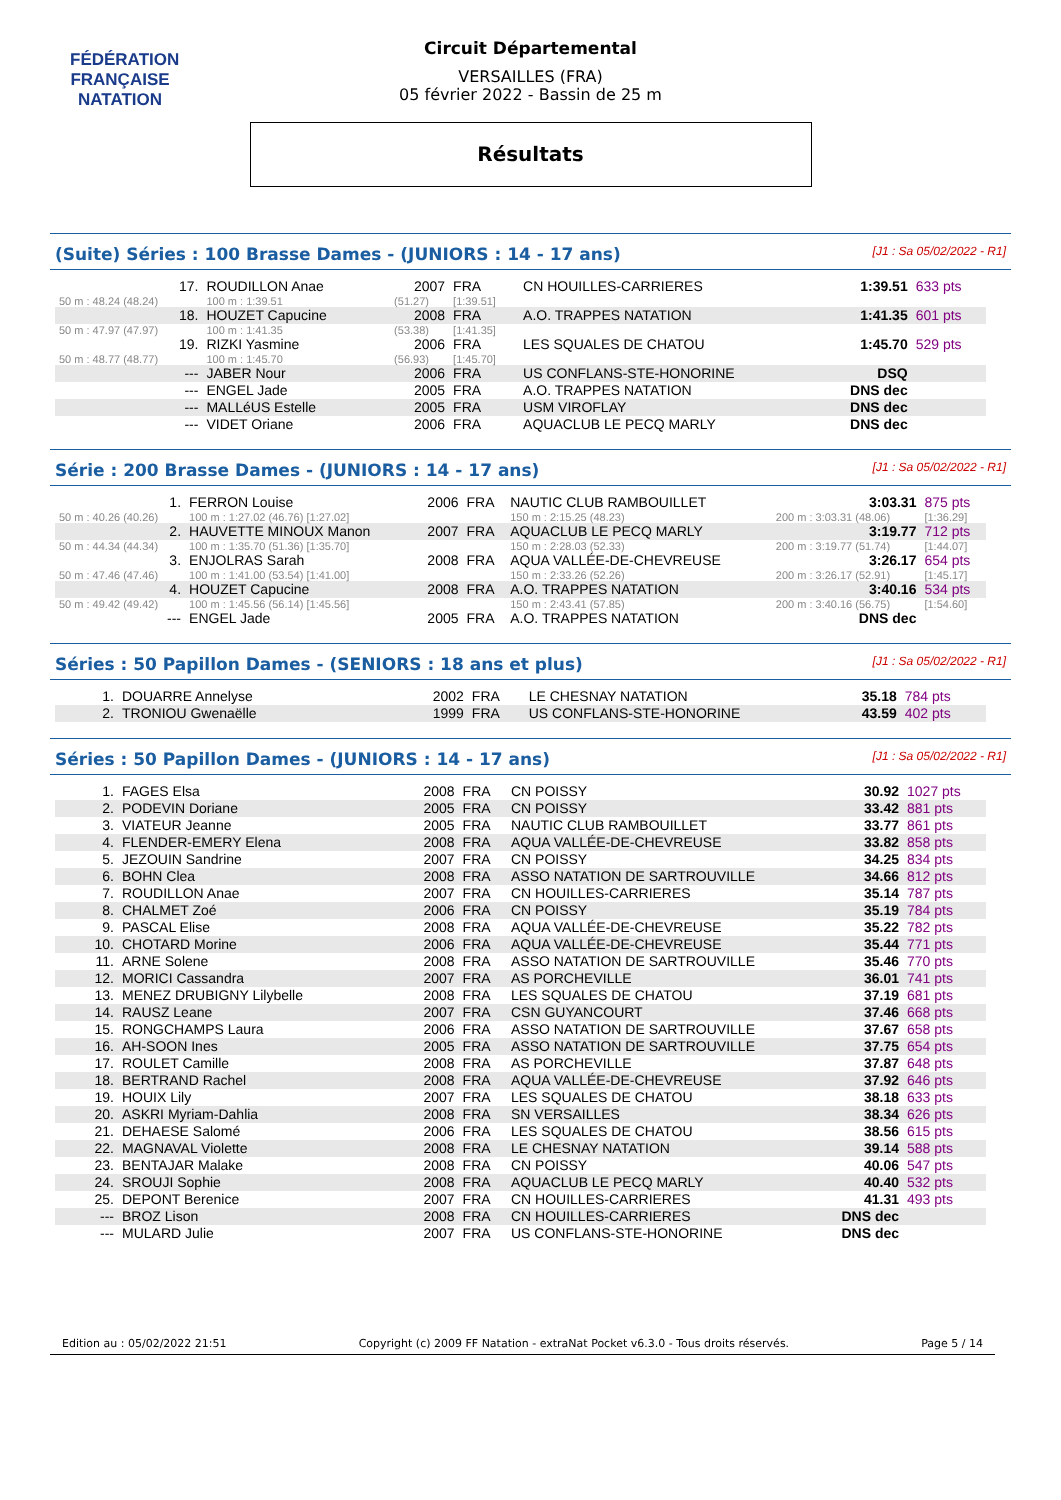FÉDÉRATION FRANÇAISE
NATATION
Circuit Départemental
VERSAILLES (FRA)
05 février 2022 - Bassin de 25 m
Résultats
(Suite) Séries : 100 Brasse Dames - (JUNIORS : 14 - 17 ans) [J1 : Sa 05/02/2022 - R1]
| 17. | ROUDILLON Anae | | 2007 | FRA | CN HOUILLES-CARRIERES | 1:39.51 | 633 pts |
| 50 m : 48.24 (48.24) | 100 m : 1:39.51 | | (51.27) | [1:39.51] | | | |
| 18. | HOUZET Capucine | | 2008 | FRA | A.O. TRAPPES NATATION | 1:41.35 | 601 pts |
| 50 m : 47.97 (47.97) | 100 m : 1:41.35 | | (53.38) | [1:41.35] | | | |
| 19. | RIZKI Yasmine | | 2006 | FRA | LES SQUALES DE CHATOU | 1:45.70 | 529 pts |
| 50 m : 48.77 (48.77) | 100 m : 1:45.70 | | (56.93) | [1:45.70] | | | |
| --- | JABER Nour | | 2006 | FRA | US CONFLANS-STE-HONORINE | DSQ | |
| --- | ENGEL Jade | | 2005 | FRA | A.O. TRAPPES NATATION | DNS dec | |
| --- | MALLéUS Estelle | | 2005 | FRA | USM VIROFLAY | DNS dec | |
| --- | VIDET Oriane | | 2006 | FRA | AQUACLUB LE PECQ MARLY | DNS dec | |
Série : 200 Brasse Dames - (JUNIORS : 14 - 17 ans) [J1 : Sa 05/02/2022 - R1]
| 1. | FERRON Louise | 2006 | FRA | NAUTIC CLUB RAMBOUILLET | 3:03.31 | 875 pts |
| 50 m : 40.26 (40.26) | 100 m : 1:27.02 (46.76) [1:27.02] | | | 150 m : 2:15.25 (48.23) | 200 m : 3:03.31 (48.06) | [1:36.29] |
| 2. | HAUVETTE MINOUX Manon | 2007 | FRA | AQUACLUB LE PECQ MARLY | 3:19.77 | 712 pts |
| 50 m : 44.34 (44.34) | 100 m : 1:35.70 (51.36) [1:35.70] | | | 150 m : 2:28.03 (52.33) | 200 m : 3:19.77 (51.74) | [1:44.07] |
| 3. | ENJOLRAS Sarah | 2008 | FRA | AQUA VALLÉE-DE-CHEVREUSE | 3:26.17 | 654 pts |
| 50 m : 47.46 (47.46) | 100 m : 1:41.00 (53.54) [1:41.00] | | | 150 m : 2:33.26 (52.26) | 200 m : 3:26.17 (52.91) | [1:45.17] |
| 4. | HOUZET Capucine | 2008 | FRA | A.O. TRAPPES NATATION | 3:40.16 | 534 pts |
| 50 m : 49.42 (49.42) | 100 m : 1:45.56 (56.14) [1:45.56] | | | 150 m : 2:43.41 (57.85) | 200 m : 3:40.16 (56.75) | [1:54.60] |
| --- | ENGEL Jade | 2005 | FRA | A.O. TRAPPES NATATION | DNS dec | |
Séries : 50 Papillon Dames - (SENIORS : 18 ans et plus) [J1 : Sa 05/02/2022 - R1]
| 1. | DOUARRE Annelyse | 2002 | FRA | LE CHESNAY NATATION | 35.18 | 784 pts |
| 2. | TRONIOU Gwenaëlle | 1999 | FRA | US CONFLANS-STE-HONORINE | 43.59 | 402 pts |
Séries : 50 Papillon Dames - (JUNIORS : 14 - 17 ans) [J1 : Sa 05/02/2022 - R1]
| 1. | FAGES Elsa | 2008 | FRA | CN POISSY | 30.92 | 1027 pts |
| 2. | PODEVIN Doriane | 2005 | FRA | CN POISSY | 33.42 | 881 pts |
| 3. | VIATEUR Jeanne | 2005 | FRA | NAUTIC CLUB RAMBOUILLET | 33.77 | 861 pts |
| 4. | FLENDER-EMERY Elena | 2008 | FRA | AQUA VALLÉE-DE-CHEVREUSE | 33.82 | 858 pts |
| 5. | JEZOUIN Sandrine | 2007 | FRA | CN POISSY | 34.25 | 834 pts |
| 6. | BOHN Clea | 2008 | FRA | ASSO NATATION DE SARTROUVILLE | 34.66 | 812 pts |
| 7. | ROUDILLON Anae | 2007 | FRA | CN HOUILLES-CARRIERES | 35.14 | 787 pts |
| 8. | CHALMET Zoé | 2006 | FRA | CN POISSY | 35.19 | 784 pts |
| 9. | PASCAL Elise | 2008 | FRA | AQUA VALLÉE-DE-CHEVREUSE | 35.22 | 782 pts |
| 10. | CHOTARD Morine | 2006 | FRA | AQUA VALLÉE-DE-CHEVREUSE | 35.44 | 771 pts |
| 11. | ARNE Solene | 2008 | FRA | ASSO NATATION DE SARTROUVILLE | 35.46 | 770 pts |
| 12. | MORICI Cassandra | 2007 | FRA | AS PORCHEVILLE | 36.01 | 741 pts |
| 13. | MENEZ DRUBIGNY Lilybelle | 2008 | FRA | LES SQUALES DE CHATOU | 37.19 | 681 pts |
| 14. | RAUSZ Leane | 2007 | FRA | CSN GUYANCOURT | 37.46 | 668 pts |
| 15. | RONGCHAMPS Laura | 2006 | FRA | ASSO NATATION DE SARTROUVILLE | 37.67 | 658 pts |
| 16. | AH-SOON Ines | 2005 | FRA | ASSO NATATION DE SARTROUVILLE | 37.75 | 654 pts |
| 17. | ROULET Camille | 2008 | FRA | AS PORCHEVILLE | 37.87 | 648 pts |
| 18. | BERTRAND Rachel | 2008 | FRA | AQUA VALLÉE-DE-CHEVREUSE | 37.92 | 646 pts |
| 19. | HOUIX Lily | 2007 | FRA | LES SQUALES DE CHATOU | 38.18 | 633 pts |
| 20. | ASKRI Myriam-Dahlia | 2008 | FRA | SN VERSAILLES | 38.34 | 626 pts |
| 21. | DEHAESE Salomé | 2006 | FRA | LES SQUALES DE CHATOU | 38.56 | 615 pts |
| 22. | MAGNAVAL Violette | 2008 | FRA | LE CHESNAY NATATION | 39.14 | 588 pts |
| 23. | BENTAJAR Malake | 2008 | FRA | CN POISSY | 40.06 | 547 pts |
| 24. | SROUJI Sophie | 2008 | FRA | AQUACLUB LE PECQ MARLY | 40.40 | 532 pts |
| 25. | DEPONT Berenice | 2007 | FRA | CN HOUILLES-CARRIERES | 41.31 | 493 pts |
| --- | BROZ Lison | 2008 | FRA | CN HOUILLES-CARRIERES | DNS dec | |
| --- | MULARD Julie | 2007 | FRA | US CONFLANS-STE-HONORINE | DNS dec | |
Edition au : 05/02/2022 21:51 Copyright (c) 2009 FF Natation - extraNat Pocket v6.3.0 - Tous droits réservés. Page 5 / 14